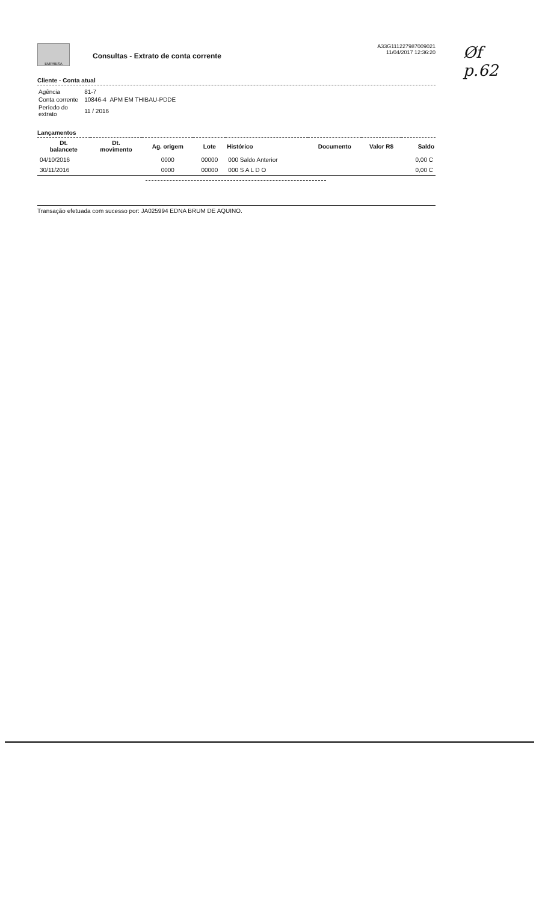Øf
p.62
EMPRESA
Consultas - Extrato de conta corrente
A33G111227987009021
11/04/2017 12:36:20
Cliente - Conta atual
| Agência | 81-7 |
| Conta corrente | 10846-4 APM EM THIBAU-PDDE |
| Período do extrato | 11 / 2016 |
Lançamentos
| Dt. balancete | Dt. movimento | Ag. origem | Lote | Histórico | Documento | Valor R$ | Saldo |
| --- | --- | --- | --- | --- | --- | --- | --- |
| 04/10/2016 | | 0000 | 00000 | 000 Saldo Anterior | | | 0,00 C |
| 30/11/2016 | | 0000 | 00000 | 000 S A L D O | | | 0,00 C |
Transação efetuada com sucesso por: JA025994 EDNA BRUM DE AQUINO.